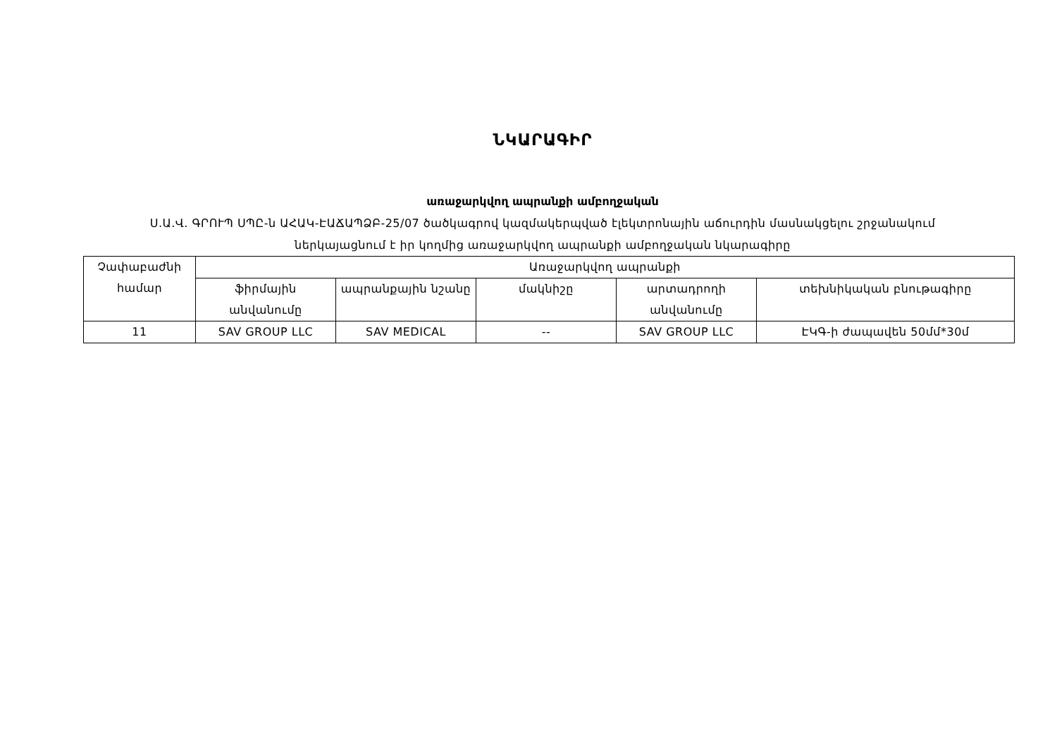ՆԿԱՐԱԳԻՐ
առաջարկվող ապրանքի ամբողջական
Ս.Ա.Վ. ԳՐՈՒՊ ՍՊԸ-ն ԱՀԱԿ-ԷԱՃԱՊՁԲ-25/07 ծածկագրով կազմակերպված էլեկտրոնային աճուրդին մասնակցելու շրջանակում
ներկայացնում է իր կողմից առաջարկվող ապրանքի ամբողջական նկարագիրը
| Չափաբաժնի համար | Առաջարկվող ապրանքի | | | | |
| --- | --- | --- | --- | --- | --- |
| | ֆիրմային անվանումը | ապրանքային նշանը | մակնիշը | արտադրողի անվանումը | տեխնիկական բնութագիրը |
| 11 | SAV GROUP LLC | SAV MEDICAL | -- | SAV GROUP LLC | ԷԿԳ-ի ժապավեն 50մմ*30մ |